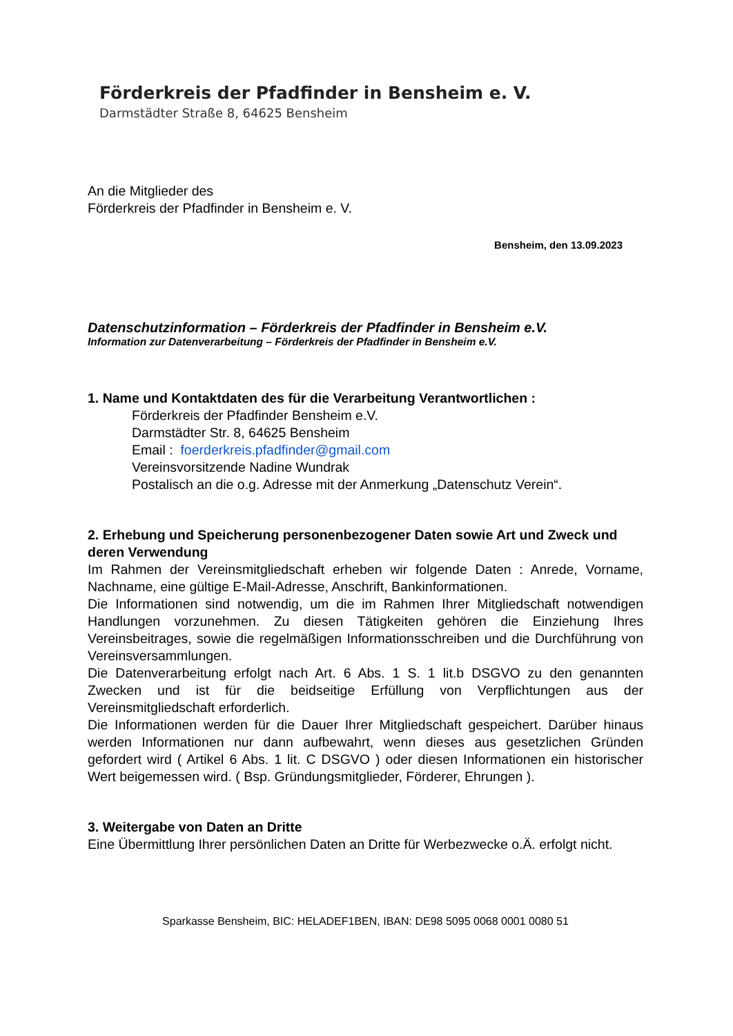Förderkreis der Pfadfinder in Bensheim e. V.
Darmstädter Straße 8, 64625 Bensheim
An die Mitglieder des
Förderkreis der Pfadfinder in Bensheim e. V.
Bensheim, den 13.09.2023
Datenschutzinformation – Förderkreis der Pfadfinder in Bensheim e.V.
Information zur Datenverarbeitung – Förderkreis der Pfadfinder in Bensheim e.V.
1. Name und Kontaktdaten des für die Verarbeitung Verantwortlichen :
Förderkreis der Pfadfinder Bensheim e.V.
Darmstädter Str. 8, 64625 Bensheim
Email : foerderkreis.pfadfinder@gmail.com
Vereinsvorsitzende Nadine Wundrak
Postalisch an die o.g. Adresse mit der Anmerkung „Datenschutz Verein“.
2. Erhebung und Speicherung personenbezogener Daten sowie Art und Zweck und deren Verwendung
Im Rahmen der Vereinsmitgliedschaft erheben wir folgende Daten : Anrede, Vorname, Nachname, eine gültige E-Mail-Adresse, Anschrift, Bankinformationen.
Die Informationen sind notwendig, um die im Rahmen Ihrer Mitgliedschaft notwendigen Handlungen vorzunehmen. Zu diesen Tätigkeiten gehören die Einziehung Ihres Vereinsbeitrages, sowie die regelmäßigen Informationsschreiben und die Durchführung von Vereinsversammlungen.
Die Datenverarbeitung erfolgt nach Art. 6 Abs. 1 S. 1 lit.b DSGVO zu den genannten Zwecken und ist für die beidseitige Erfüllung von Verpflichtungen aus der Vereinsmitgliedschaft erforderlich.
Die Informationen werden für die Dauer Ihrer Mitgliedschaft gespeichert. Darüber hinaus werden Informationen nur dann aufbewahrt, wenn dieses aus gesetzlichen Gründen gefordert wird ( Artikel 6 Abs. 1 lit. C DSGVO ) oder diesen Informationen ein historischer Wert beigemessen wird. ( Bsp. Gründungsmitglieder, Förderer, Ehrungen ).
3. Weitergabe von Daten an Dritte
Eine Übermittlung Ihrer persönlichen Daten an Dritte für Werbezwecke o.Ä. erfolgt nicht.
Sparkasse Bensheim, BIC: HELADEF1BEN, IBAN: DE98 5095 0068 0001 0080 51